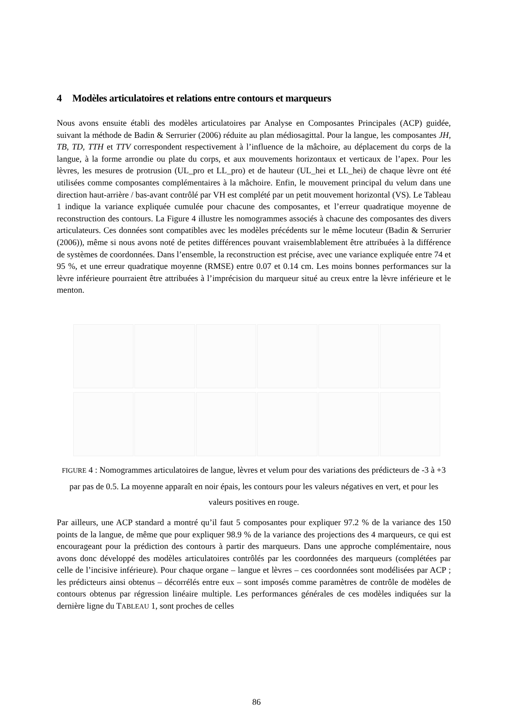4 Modèles articulatoires et relations entre contours et marqueurs
Nous avons ensuite établi des modèles articulatoires par Analyse en Composantes Principales (ACP) guidée, suivant la méthode de Badin & Serrurier (2006) réduite au plan médiosagittal. Pour la langue, les composantes JH, TB, TD, TTH et TTV correspondent respectivement à l’influence de la mâchoire, au déplacement du corps de la langue, à la forme arrondie ou plate du corps, et aux mouvements horizontaux et verticaux de l’apex. Pour les lèvres, les mesures de protrusion (UL_pro et LL_pro) et de hauteur (UL_hei et LL_hei) de chaque lèvre ont été utilisées comme composantes complémentaires à la mâchoire. Enfin, le mouvement principal du velum dans une direction haut-arrière / bas-avant contrôlé par VH est complété par un petit mouvement horizontal (VS). Le Tableau 1 indique la variance expliquée cumulée pour chacune des composantes, et l’erreur quadratique moyenne de reconstruction des contours. La Figure 4 illustre les nomogrammes associés à chacune des composantes des divers articulateurs. Ces données sont compatibles avec les modèles précédents sur le même locuteur (Badin & Serrurier (2006)), même si nous avons noté de petites différences pouvant vraisemblablement être attribuées à la différence de systèmes de coordonnées. Dans l’ensemble, la reconstruction est précise, avec une variance expliquée entre 74 et 95 %, et une erreur quadratique moyenne (RMSE) entre 0.07 et 0.14 cm. Les moins bonnes performances sur la lèvre inférieure pourraient être attribuées à l’imprécision du marqueur situé au creux entre la lèvre inférieure et le menton.
FIGURE 4 : Nomogrammes articulatoires de langue, lèvres et velum pour des variations des prédicteurs de -3 à +3 par pas de 0.5. La moyenne apparaît en noir épais, les contours pour les valeurs négatives en vert, et pour les valeurs positives en rouge.
Par ailleurs, une ACP standard a montré qu’il faut 5 composantes pour expliquer 97.2 % de la variance des 150 points de la langue, de même que pour expliquer 98.9 % de la variance des projections des 4 marqueurs, ce qui est encourageant pour la prédiction des contours à partir des marqueurs. Dans une approche complémentaire, nous avons donc développé des modèles articulatoires contrôlés par les coordonnées des marqueurs (complétées par celle de l’incisive inférieure). Pour chaque organe – langue et lèvres – ces coordonnées sont modélisées par ACP ; les prédicteurs ainsi obtenus – décorrélés entre eux – sont imposés comme paramètres de contrôle de modèles de contours obtenus par régression linéaire multiple. Les performances générales de ces modèles indiquées sur la dernière ligne du TABLEAU 1, sont proches de celles
86